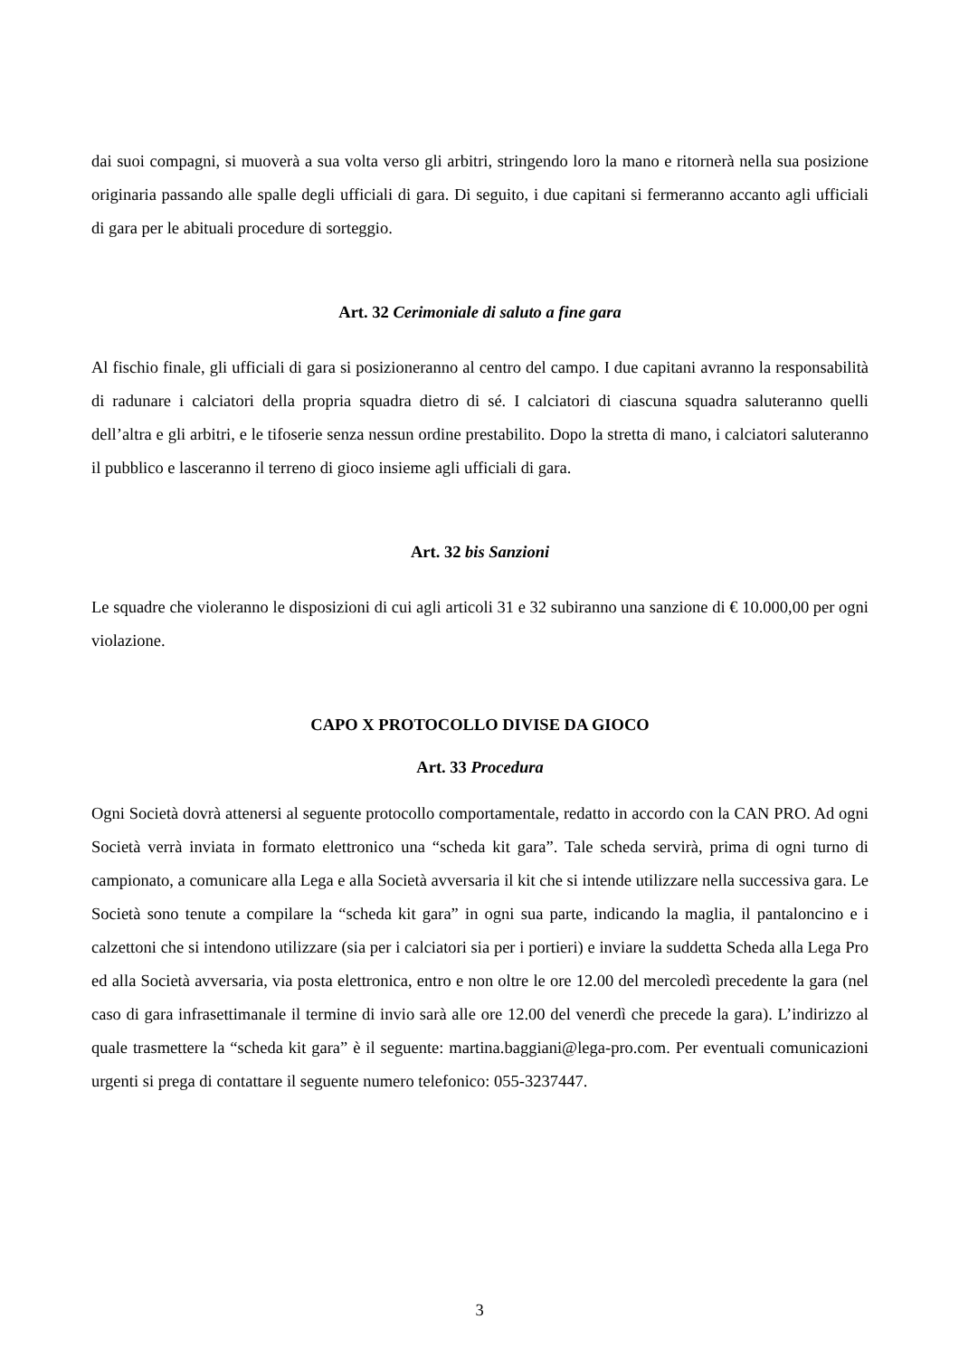dai suoi compagni, si muoverà a sua volta verso gli arbitri, stringendo loro la mano e ritornerà nella sua posizione originaria passando alle spalle degli ufficiali di gara. Di seguito, i due capitani si fermeranno accanto agli ufficiali di gara per le abituali procedure di sorteggio.
Art. 32 Cerimoniale di saluto a fine gara
Al fischio finale, gli ufficiali di gara si posizioneranno al centro del campo. I due capitani avranno la responsabilità di radunare i calciatori della propria squadra dietro di sé. I calciatori di ciascuna squadra saluteranno quelli dell’altra e gli arbitri, e le tifoserie senza nessun ordine prestabilito. Dopo la stretta di mano, i calciatori saluteranno il pubblico e lasceranno il terreno di gioco insieme agli ufficiali di gara.
Art. 32 bis Sanzioni
Le squadre che violeranno le disposizioni di cui agli articoli 31 e 32 subiranno una sanzione di € 10.000,00 per ogni violazione.
CAPO X PROTOCOLLO DIVISE DA GIOCO
Art. 33 Procedura
Ogni Società dovrà attenersi al seguente protocollo comportamentale, redatto in accordo con la CAN PRO. Ad ogni Società verrà inviata in formato elettronico una “scheda kit gara”. Tale scheda servirà, prima di ogni turno di campionato, a comunicare alla Lega e alla Società avversaria il kit che si intende utilizzare nella successiva gara. Le Società sono tenute a compilare la “scheda kit gara” in ogni sua parte, indicando la maglia, il pantaloncino e i calzettoni che si intendono utilizzare (sia per i calciatori sia per i portieri) e inviare la suddetta Scheda alla Lega Pro ed alla Società avversaria, via posta elettronica, entro e non oltre le ore 12.00 del mercoledì precedente la gara (nel caso di gara infrasettimanale il termine di invio sarà alle ore 12.00 del venerdì che precede la gara). L’indirizzo al quale trasmettere la “scheda kit gara” è il seguente: martina.baggiani@lega-pro.com. Per eventuali comunicazioni urgenti si prega di contattare il seguente numero telefonico: 055-3237447.
3